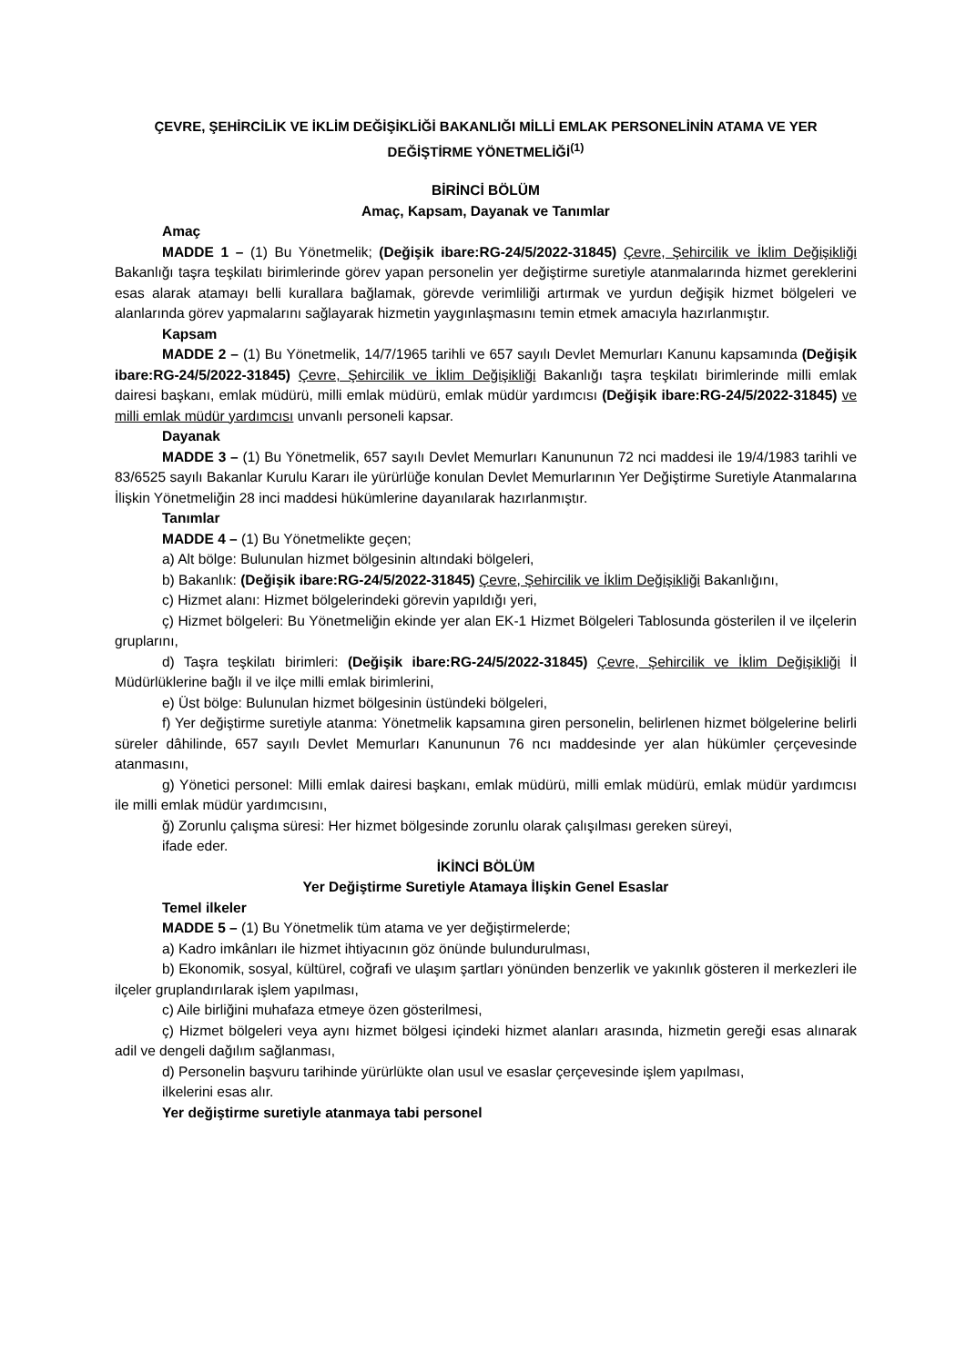ÇEVRE, ŞEHİRCİLİK VE İKLİM DEĞİŞİKLİĞİ BAKANLIĞI MİLLİ EMLAK PERSONELİNİN ATAMA VE YER DEĞİŞTİRME YÖNETMELİĞİ<sup>(1)</sup>
BİRİNCİ BÖLÜM
Amaç, Kapsam, Dayanak ve Tanımlar
Amaç
MADDE 1 – (1) Bu Yönetmelik; (Değişik ibare:RG-24/5/2022-31845) Çevre, Şehircilik ve İklim Değişikliği Bakanlığı taşra teşkilatı birimlerinde görev yapan personelin yer değiştirme suretiyle atanmalarında hizmet gereklerini esas alarak atamayı belli kurallara bağlamak, görevde verimliliği artırmak ve yurdun değişik hizmet bölgeleri ve alanlarında görev yapmalarını sağlayarak hizmetin yaygınlaşmasını temin etmek amacıyla hazırlanmıştır.
Kapsam
MADDE 2 – (1) Bu Yönetmelik, 14/7/1965 tarihli ve 657 sayılı Devlet Memurları Kanunu kapsamında (Değişik ibare:RG-24/5/2022-31845) Çevre, Şehircilik ve İklim Değişikliği Bakanlığı taşra teşkilatı birimlerinde milli emlak dairesi başkanı, emlak müdürü, milli emlak müdürü, emlak müdür yardımcısı (Değişik ibare:RG-24/5/2022-31845) ve milli emlak müdür yardımcısı unvanlı personeli kapsar.
Dayanak
MADDE 3 – (1) Bu Yönetmelik, 657 sayılı Devlet Memurları Kanununun 72 nci maddesi ile 19/4/1983 tarihli ve 83/6525 sayılı Bakanlar Kurulu Kararı ile yürürlüğe konulan Devlet Memurlarının Yer Değiştirme Suretiyle Atanmalarına İlişkin Yönetmeliğin 28 inci maddesi hükümlerine dayanılarak hazırlanmıştır.
Tanımlar
MADDE 4 – (1) Bu Yönetmelikte geçen;
a) Alt bölge: Bulunulan hizmet bölgesinin altındaki bölgeleri,
b) Bakanlık: (Değişik ibare:RG-24/5/2022-31845) Çevre, Şehircilik ve İklim Değişikliği Bakanlığını,
c) Hizmet alanı: Hizmet bölgelerindeki görevin yapıldığı yeri,
ç) Hizmet bölgeleri: Bu Yönetmeliğin ekinde yer alan EK-1 Hizmet Bölgeleri Tablosunda gösterilen il ve ilçelerin gruplarını,
d) Taşra teşkilatı birimleri: (Değişik ibare:RG-24/5/2022-31845) Çevre, Şehircilik ve İklim Değişikliği İl Müdürlüklerine bağlı il ve ilçe milli emlak birimlerini,
e) Üst bölge: Bulunulan hizmet bölgesinin üstündeki bölgeleri,
f) Yer değiştirme suretiyle atanma: Yönetmelik kapsamına giren personelin, belirlenen hizmet bölgelerine belirli süreler dâhilinde, 657 sayılı Devlet Memurları Kanununun 76 ncı maddesinde yer alan hükümler çerçevesinde atanmasını,
g) Yönetici personel: Milli emlak dairesi başkanı, emlak müdürü, milli emlak müdürü, emlak müdür yardımcısı ile milli emlak müdür yardımcısını,
ğ) Zorunlu çalışma süresi: Her hizmet bölgesinde zorunlu olarak çalışılması gereken süreyi,
ifade eder.
İKİNCİ BÖLÜM
Yer Değiştirme Suretiyle Atamaya İlişkin Genel Esaslar
Temel ilkeler
MADDE 5 – (1) Bu Yönetmelik tüm atama ve yer değiştirmelerde;
a) Kadro imkânları ile hizmet ihtiyacının göz önünde bulundurulması,
b) Ekonomik, sosyal, kültürel, coğrafi ve ulaşım şartları yönünden benzerlik ve yakınlık gösteren il merkezleri ile ilçeler gruplandırılarak işlem yapılması,
c) Aile birliğini muhafaza etmeye özen gösterilmesi,
ç) Hizmet bölgeleri veya aynı hizmet bölgesi içindeki hizmet alanları arasında, hizmetin gereği esas alınarak adil ve dengeli dağılım sağlanması,
d) Personelin başvuru tarihinde yürürlükte olan usul ve esaslar çerçevesinde işlem yapılması,
ilkelerini esas alır.
Yer değiştirme suretiyle atanmaya tabi personel